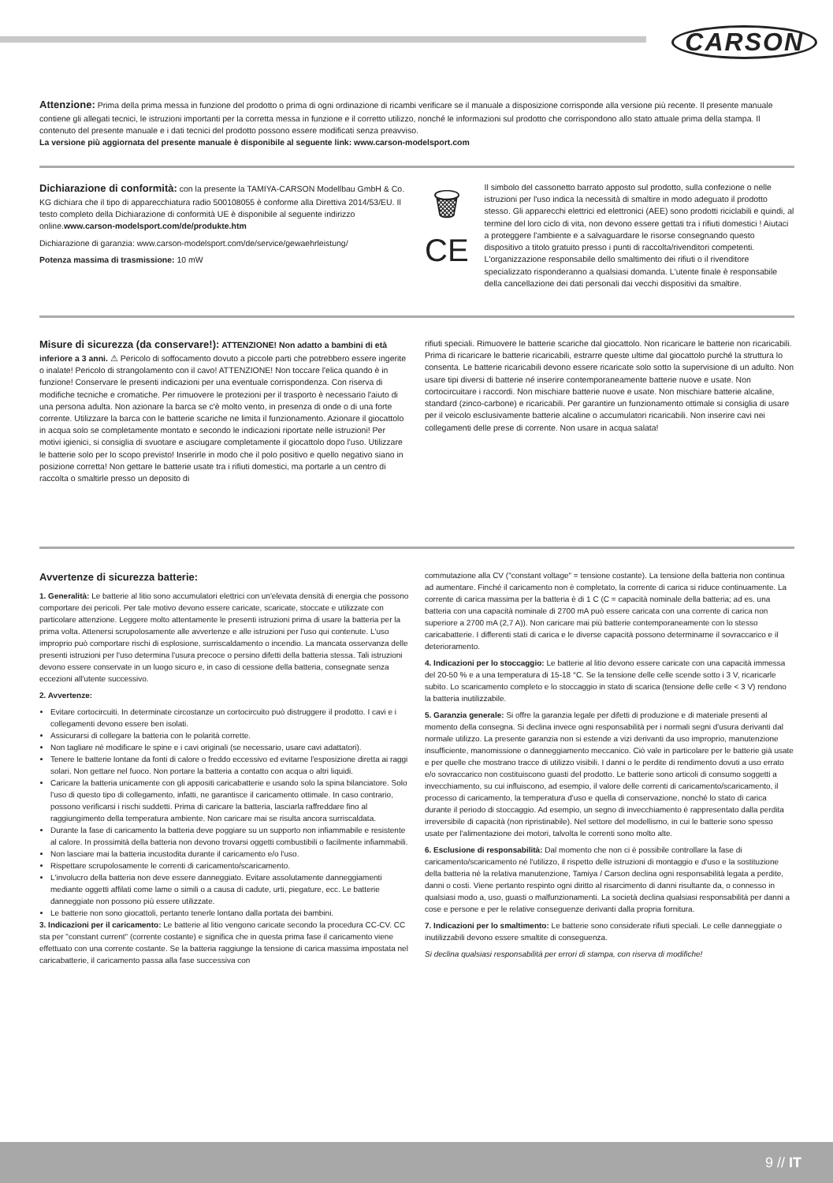CARSON
Attenzione: Prima della prima messa in funzione del prodotto o prima di ogni ordinazione di ricambi verificare se il manuale a disposizione corrisponde alla versione più recente. Il presente manuale contiene gli allegati tecnici, le istruzioni importanti per la corretta messa in funzione e il corretto utilizzo, nonché le informazioni sul prodotto che corrispondono allo stato attuale prima della stampa. Il contenuto del presente manuale e i dati tecnici del prodotto possono essere modificati senza preavviso.
La versione più aggiornata del presente manuale è disponibile al seguente link: www.carson-modelsport.com
Dichiarazione di conformità: con la presente la TAMIYA-CARSON Modellbau GmbH & Co. KG dichiara che il tipo di apparecchiatura radio 500108055 è conforme alla Direttiva 2014/53/EU. Il testo completo della Dichiarazione di conformità UE è disponibile al seguente indirizzo online.www.carson-modelsport.com/de/produkte.htm
Dichiarazione di garanzia: www.carson-modelsport.com/de/service/gewaehrleistung/
Potenza massima di trasmissione: 10 mW
🗑
CE
Il simbolo del cassonetto barrato apposto sul prodotto, sulla confezione o nelle istruzioni per l'uso indica la necessità di smaltire in modo adeguato il prodotto stesso. Gli apparecchi elettrici ed elettronici (AEE) sono prodotti riciclabili e quindi, al termine del loro ciclo di vita, non devono essere gettati tra i rifiuti domestici ! Aiutaci a proteggere l'ambiente e a salvaguardare le risorse consegnando questo dispositivo a titolo gratuito presso i punti di raccolta/rivenditori competenti. L'organizzazione responsabile dello smaltimento dei rifiuti o il rivenditore specializzato risponderanno a qualsiasi domanda. L'utente finale è responsabile della cancellazione dei dati personali dai vecchi dispositivi da smaltire.
Misure di sicurezza (da conservare!): ATTENZIONE! Non adatto a bambini di età inferiore a 3 anni. ⚠ Pericolo di soffocamento dovuto a piccole parti che potrebbero essere ingerite o inalate! Pericolo di strangolamento con il cavo! ATTENZIONE! Non toccare l'elica quando è in funzione! Conservare le presenti indicazioni per una eventuale corrispondenza. Con riserva di modifiche tecniche e cromatiche. Per rimuovere le protezioni per il trasporto è necessario l'aiuto di una persona adulta. Non azionare la barca se c'è molto vento, in presenza di onde o di una forte corrente. Utilizzare la barca con le batterie scariche ne limita il funzionamento. Azionare il giocattolo in acqua solo se completamente montato e secondo le indicazioni riportate nelle istruzioni! Per motivi igienici, si consiglia di svuotare e asciugare completamente il giocattolo dopo l'uso. Utilizzare le batterie solo per lo scopo previsto! Inserirle in modo che il polo positivo e quello negativo siano in posizione corretta! Non gettare le batterie usate tra i rifiuti domestici, ma portarle a un centro di raccolta o smaltirle presso un deposito di
rifiuti speciali. Rimuovere le batterie scariche dal giocattolo. Non ricaricare le batterie non ricaricabili. Prima di ricaricare le batterie ricaricabili, estrarre queste ultime dal giocattolo purché la struttura lo consenta. Le batterie ricaricabili devono essere ricaricate solo sotto la supervisione di un adulto. Non usare tipi diversi di batterie né inserire contemporaneamente batterie nuove e usate. Non cortocircuitare i raccordi. Non mischiare batterie nuove e usate. Non mischiare batterie alcaline, standard (zinco-carbone) e ricaricabili. Per garantire un funzionamento ottimale si consiglia di usare per il veicolo esclusivamente batterie alcaline o accumulatori ricaricabili. Non inserire cavi nei collegamenti delle prese di corrente. Non usare in acqua salata!
Avvertenze di sicurezza batterie:
1. Generalità: Le batterie al litio sono accumulatori elettrici con un'elevata densità di energia che possono comportare dei pericoli. Per tale motivo devono essere caricate, scaricate, stoccate e utilizzate con particolare attenzione. Leggere molto attentamente le presenti istruzioni prima di usare la batteria per la prima volta. Attenersi scrupolosamente alle avvertenze e alle istruzioni per l'uso qui contenute. L'uso improprio può comportare rischi di esplosione, surriscaldamento o incendio. La mancata osservanza delle presenti istruzioni per l'uso determina l'usura precoce o persino difetti della batteria stessa. Tali istruzioni devono essere conservate in un luogo sicuro e, in caso di cessione della batteria, consegnate senza eccezioni all'utente successivo.
2. Avvertenze:
Evitare cortocircuiti. In determinate circostanze un cortocircuito può distruggere il prodotto. I cavi e i collegamenti devono essere ben isolati.
Assicurarsi di collegare la batteria con le polarità corrette.
Non tagliare né modificare le spine e i cavi originali (se necessario, usare cavi adattatori).
Tenere le batterie lontane da fonti di calore o freddo eccessivo ed evitarne l'esposizione diretta ai raggi solari. Non gettare nel fuoco. Non portare la batteria a contatto con acqua o altri liquidi.
Caricare la batteria unicamente con gli appositi caricabatterie e usando solo la spina bilanciatore. Solo l'uso di questo tipo di collegamento, infatti, ne garantisce il caricamento ottimale. In caso contrario, possono verificarsi i rischi suddetti. Prima di caricare la batteria, lasciarla raffreddare fino al raggiungimento della temperatura ambiente. Non caricare mai se risulta ancora surriscaldata.
Durante la fase di caricamento la batteria deve poggiare su un supporto non infiammabile e resistente al calore. In prossimità della batteria non devono trovarsi oggetti combustibili o facilmente infiammabili.
Non lasciare mai la batteria incustodita durante il caricamento e/o l'uso.
Rispettare scrupolosamente le correnti di caricamento/scaricamento.
L'involucro della batteria non deve essere danneggiato. Evitare assolutamente danneggiamenti mediante oggetti affilati come lame o simili o a causa di cadute, urti, piegature, ecc. Le batterie danneggiate non possono più essere utilizzate.
Le batterie non sono giocattoli, pertanto tenerle lontano dalla portata dei bambini.
3. Indicazioni per il caricamento: Le batterie al litio vengono caricate secondo la procedura CC-CV. CC sta per "constant current" (corrente costante) e significa che in questa prima fase il caricamento viene effettuato con una corrente costante. Se la batteria raggiunge la tensione di carica massima impostata nel caricabatterie, il caricamento passa alla fase successiva con
commutazione alla CV ("constant voltage" = tensione costante). La tensione della batteria non continua ad aumentare. Finché il caricamento non è completato, la corrente di carica si riduce continuamente. La corrente di carica massima per la batteria è di 1 C (C = capacità nominale della batteria; ad es. una batteria con una capacità nominale di 2700 mA può essere caricata con una corrente di carica non superiore a 2700 mA (2,7 A)). Non caricare mai più batterie contemporaneamente con lo stesso caricabatterie. I differenti stati di carica e le diverse capacità possono determinarne il sovraccarico e il deterioramento.
4. Indicazioni per lo stoccaggio: Le batterie al litio devono essere caricate con una capacità immessa del 20-50 % e a una temperatura di 15-18 °C. Se la tensione delle celle scende sotto i 3 V, ricaricarle subito. Lo scaricamento completo e lo stoccaggio in stato di scarica (tensione delle celle < 3 V) rendono la batteria inutilizzabile.
5. Garanzia generale: Si offre la garanzia legale per difetti di produzione e di materiale presenti al momento della consegna. Si declina invece ogni responsabilità per i normali segni d'usura derivanti dal normale utilizzo. La presente garanzia non si estende a vizi derivanti da uso improprio, manutenzione insufficiente, manomissione o danneggiamento meccanico. Ciò vale in particolare per le batterie già usate e per quelle che mostrano tracce di utilizzo visibili. I danni o le perdite di rendimento dovuti a uso errato e/o sovraccarico non costituiscono guasti del prodotto. Le batterie sono articoli di consumo soggetti a invecchiamento, su cui influiscono, ad esempio, il valore delle correnti di caricamento/scaricamento, il processo di caricamento, la temperatura d'uso e quella di conservazione, nonché lo stato di carica durante il periodo di stoccaggio. Ad esempio, un segno di invecchiamento è rappresentato dalla perdita irreversibile di capacità (non ripristinabile). Nel settore del modellismo, in cui le batterie sono spesso usate per l'alimentazione dei motori, talvolta le correnti sono molto alte.
6. Esclusione di responsabilità: Dal momento che non ci è possibile controllare la fase di caricamento/scaricamento né l'utilizzo, il rispetto delle istruzioni di montaggio e d'uso e la sostituzione della batteria né la relativa manutenzione, Tamiya / Carson declina ogni responsabilità legata a perdite, danni o costi. Viene pertanto respinto ogni diritto al risarcimento di danni risultante da, o connesso in qualsiasi modo a, uso, guasti o malfunzionamenti. La società declina qualsiasi responsabilità per danni a cose e persone e per le relative conseguenze derivanti dalla propria fornitura.
7. Indicazioni per lo smaltimento: Le batterie sono considerate rifiuti speciali. Le celle danneggiate o inutilizzabili devono essere smaltite di conseguenza.
Si declina qualsiasi responsabilità per errori di stampa, con riserva di modifiche!
9 // IT